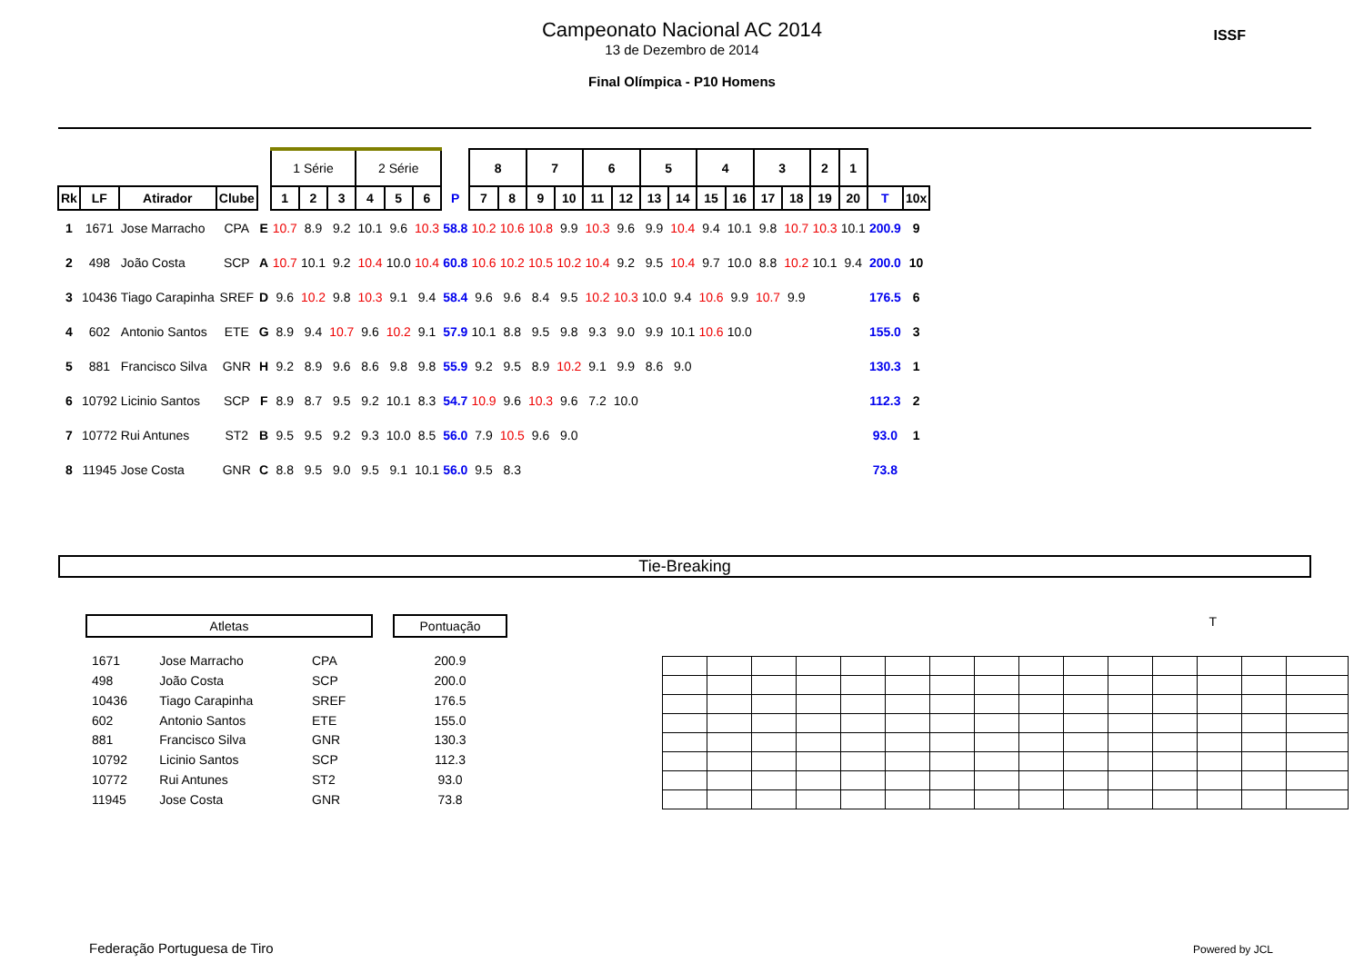Campeonato Nacional AC 2014
13 de Dezembro de 2014
Final Olímpica - P10 Homens
ISSF
| | | | | | 1 Série | | | 2 Série | | | | 8 | | 7 | | 6 | | 5 | | 4 | | 3 | | 2 | 1 | | |
| Rk | LF | Atirador | Clube | | 1 | 2 | 3 | 4 | 5 | 6 | P | 7 | 8 | 9 | 10 | 11 | 12 | 13 | 14 | 15 | 16 | 17 | 18 | 19 | 20 | T | 10x |
| 1 | 1671 | Jose Marracho | CPA | E | 10.7 | 8.9 | 9.2 | 10.1 | 9.6 | 10.3 | 58.8 | 10.2 | 10.6 | 10.8 | 9.9 | 10.3 | 9.6 | 9.9 | 10.4 | 9.4 | 10.1 | 9.8 | 10.7 | 10.3 | 10.1 | 200.9 | 9 |
| 2 | 498 | João Costa | SCP | A | 10.7 | 10.1 | 9.2 | 10.4 | 10.0 | 10.4 | 60.8 | 10.6 | 10.2 | 10.5 | 10.2 | 10.4 | 9.2 | 9.5 | 10.4 | 9.7 | 10.0 | 8.8 | 10.2 | 10.1 | 9.4 | 200.0 | 10 |
| 3 | 10436 | Tiago Carapinha | SREF | D | 9.6 | 10.2 | 9.8 | 10.3 | 9.1 | 9.4 | 58.4 | 9.6 | 9.6 | 8.4 | 9.5 | 10.2 | 10.3 | 10.0 | 9.4 | 10.6 | 9.9 | 10.7 | 9.9 | | | 176.5 | 6 |
| 4 | 602 | Antonio Santos | ETE | G | 8.9 | 9.4 | 10.7 | 9.6 | 10.2 | 9.1 | 57.9 | 10.1 | 8.8 | 9.5 | 9.8 | 9.3 | 9.0 | 9.9 | 10.1 | 10.6 | 10.0 | | | | | 155.0 | 3 |
| 5 | 881 | Francisco Silva | GNR | H | 9.2 | 8.9 | 9.6 | 8.6 | 9.8 | 9.8 | 55.9 | 9.2 | 9.5 | 8.9 | 10.2 | 9.1 | 9.9 | 8.6 | 9.0 | | | | | | | 130.3 | 1 |
| 6 | 10792 | Licinio Santos | SCP | F | 8.9 | 8.7 | 9.5 | 9.2 | 10.1 | 8.3 | 54.7 | 10.9 | 9.6 | 10.3 | 9.6 | 7.2 | 10.0 | | | | | | | | | 112.3 | 2 |
| 7 | 10772 | Rui Antunes | ST2 | B | 9.5 | 9.5 | 9.2 | 9.3 | 10.0 | 8.5 | 56.0 | 7.9 | 10.5 | 9.6 | 9.0 | | | | | | | | | | | 93.0 | 1 |
| 8 | 11945 | Jose Costa | GNR | C | 8.8 | 9.5 | 9.0 | 9.5 | 9.1 | 10.1 | 56.0 | 9.5 | 8.3 | | | | | | | | | | | | | 73.8 | |
Tie-Breaking
| Atletas | | | | Pontuação |
| 1671 | Jose Marracho | CPA | | 200.9 |
| 498 | João Costa | SCP | | 200.0 |
| 10436 | Tiago Carapinha | SREF | | 176.5 |
| 602 | Antonio Santos | ETE | | 155.0 |
| 881 | Francisco Silva | GNR | | 130.3 |
| 10792 | Licinio Santos | SCP | | 112.3 |
| 10772 | Rui Antunes | ST2 | | 93.0 |
| 11945 | Jose Costa | GNR | | 73.8 |
T
Federação Portuguesa de Tiro Powered by JCL